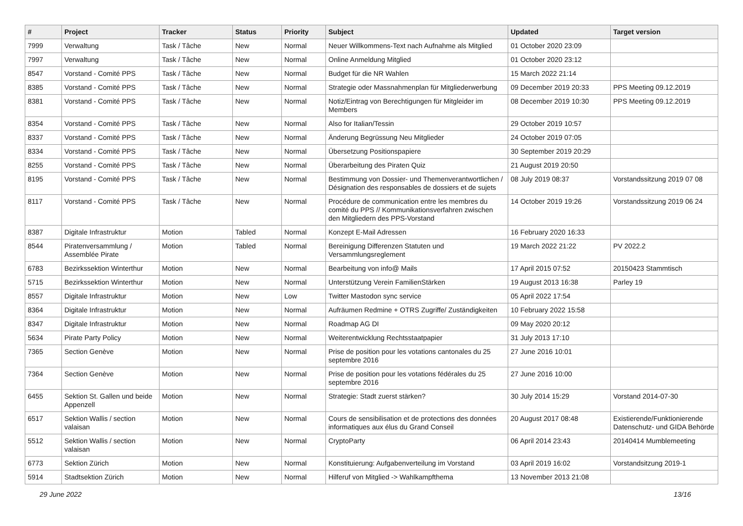| # | Project | Tracker | Status | Priority | Subject | Updated | Target version |
| --- | --- | --- | --- | --- | --- | --- | --- |
| 7999 | Verwaltung | Task / Tâche | New | Normal | Neuer Willkommens-Text nach Aufnahme als Mitglied | 01 October 2020 23:09 | |
| 7997 | Verwaltung | Task / Tâche | New | Normal | Online Anmeldung Mitglied | 01 October 2020 23:12 | |
| 8547 | Vorstand - Comité PPS | Task / Tâche | New | Normal | Budget für die NR Wahlen | 15 March 2022 21:14 | |
| 8385 | Vorstand - Comité PPS | Task / Tâche | New | Normal | Strategie oder Massnahmenplan für Mitgliederwerbung | 09 December 2019 20:33 | PPS Meeting 09.12.2019 |
| 8381 | Vorstand - Comité PPS | Task / Tâche | New | Normal | Notiz/Eintrag von Berechtigungen für Mitgleider im Members | 08 December 2019 10:30 | PPS Meeting 09.12.2019 |
| 8354 | Vorstand - Comité PPS | Task / Tâche | New | Normal | Also for Italian/Tessin | 29 October 2019 10:57 | |
| 8337 | Vorstand - Comité PPS | Task / Tâche | New | Normal | Änderung Begrüssung Neu Mitglieder | 24 October 2019 07:05 | |
| 8334 | Vorstand - Comité PPS | Task / Tâche | New | Normal | Übersetzung Positionspapiere | 30 September 2019 20:29 | |
| 8255 | Vorstand - Comité PPS | Task / Tâche | New | Normal | Überarbeitung des Piraten Quiz | 21 August 2019 20:50 | |
| 8195 | Vorstand - Comité PPS | Task / Tâche | New | Normal | Bestimmung von Dossier- und Themenverantwortlichen / Désignation des responsables de dossiers et de sujets | 08 July 2019 08:37 | Vorstandssitzung 2019 07 08 |
| 8117 | Vorstand - Comité PPS | Task / Tâche | New | Normal | Procédure de communication entre les membres du comité du PPS // Kommunikationsverfahren zwischen den Mitgliedern des PPS-Vorstand | 14 October 2019 19:26 | Vorstandssitzung 2019 06 24 |
| 8387 | Digitale Infrastruktur | Motion | Tabled | Normal | Konzept E-Mail Adressen | 16 February 2020 16:33 | |
| 8544 | Piratenversammlung / Assemblée Pirate | Motion | Tabled | Normal | Bereinigung Differenzen Statuten und Versammlungsreglement | 19 March 2022 21:22 | PV 2022.2 |
| 6783 | Bezirkssektion Winterthur | Motion | New | Normal | Bearbeitung von info@ Mails | 17 April 2015 07:52 | 20150423 Stammtisch |
| 5715 | Bezirkssektion Winterthur | Motion | New | Normal | Unterstützung Verein FamilienStärken | 19 August 2013 16:38 | Parley 19 |
| 8557 | Digitale Infrastruktur | Motion | New | Low | Twitter Mastodon sync service | 05 April 2022 17:54 | |
| 8364 | Digitale Infrastruktur | Motion | New | Normal | Aufräumen Redmine + OTRS Zugriffe/ Zuständigkeiten | 10 February 2022 15:58 | |
| 8347 | Digitale Infrastruktur | Motion | New | Normal | Roadmap AG DI | 09 May 2020 20:12 | |
| 5634 | Pirate Party Policy | Motion | New | Normal | Weiterentwicklung Rechtsstaatpapier | 31 July 2013 17:10 | |
| 7365 | Section Genève | Motion | New | Normal | Prise de position pour les votations cantonales du 25 septembre 2016 | 27 June 2016 10:01 | |
| 7364 | Section Genève | Motion | New | Normal | Prise de position pour les votations fédérales du 25 septembre 2016 | 27 June 2016 10:00 | |
| 6455 | Sektion St. Gallen und beide Appenzell | Motion | New | Normal | Strategie: Stadt zuerst stärken? | 30 July 2014 15:29 | Vorstand 2014-07-30 |
| 6517 | Sektion Wallis / section valaisan | Motion | New | Normal | Cours de sensibilisation et de protections des données informatiques aux élus du Grand Conseil | 20 August 2017 08:48 | Existierende/Funktionierende Datenschutz- und GIDA Behörde |
| 5512 | Sektion Wallis / section valaisan | Motion | New | Normal | CryptoParty | 06 April 2014 23:43 | 20140414 Mumblemeeting |
| 6773 | Sektion Zürich | Motion | New | Normal | Konstituierung: Aufgabenverteilung im Vorstand | 03 April 2019 16:02 | Vorstandsitzung 2019-1 |
| 5914 | Stadtsektion Zürich | Motion | New | Normal | Hilferuf von Mitglied -> Wahlkampfthema | 13 November 2013 21:08 | |
29 June 2022 13/16